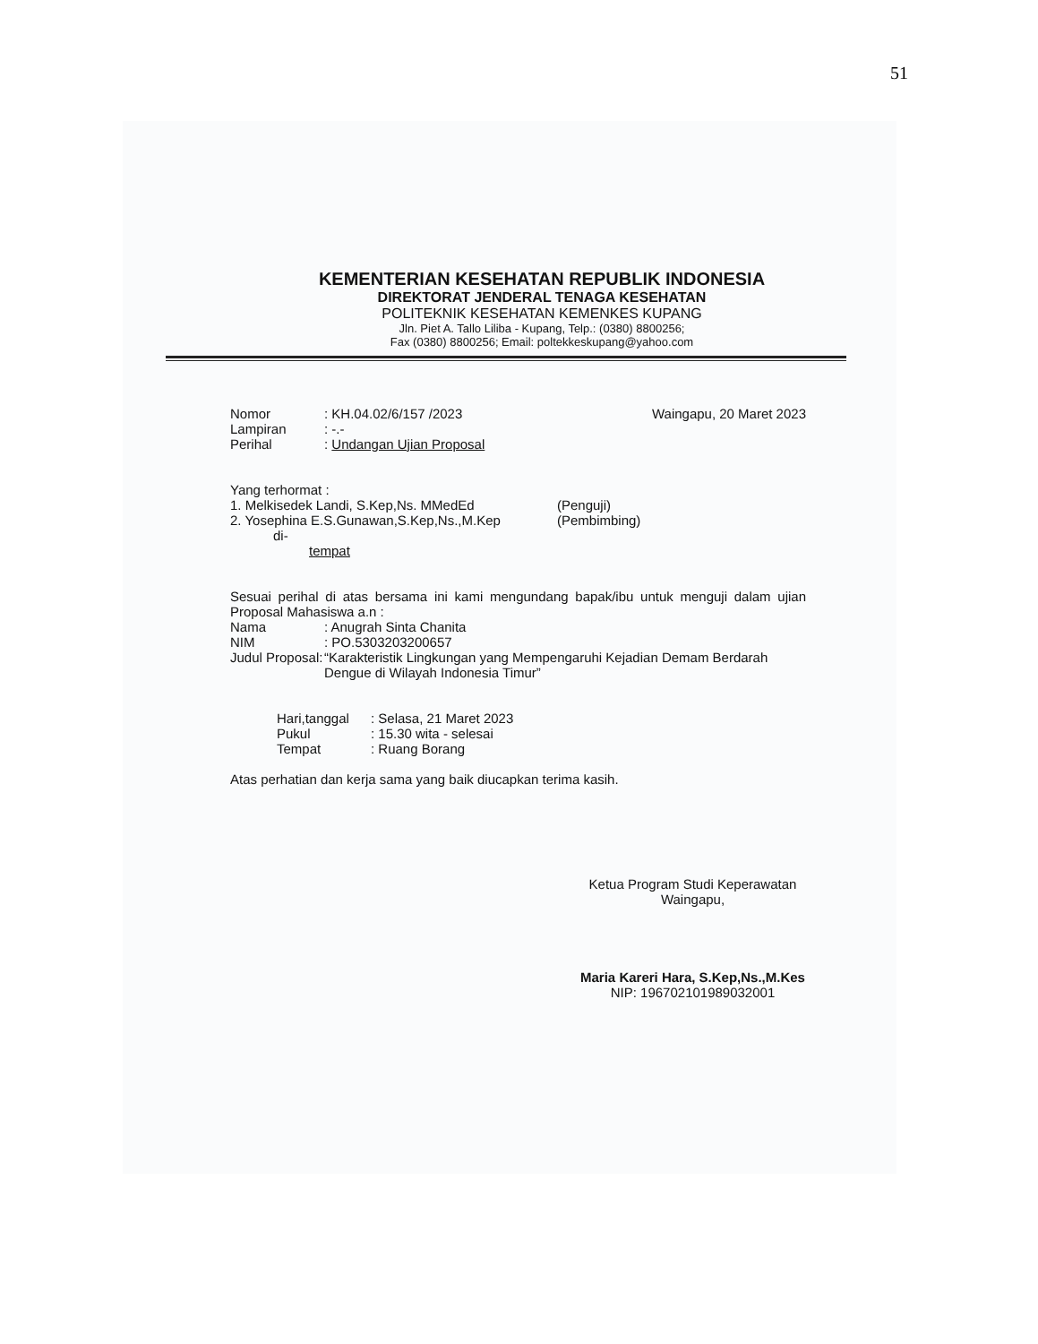51
KEMENTERIAN KESEHATAN REPUBLIK INDONESIA
DIREKTORAT JENDERAL TENAGA KESEHATAN
POLITEKNIK KESEHATAN KEMENKES KUPANG
Jln. Piet A. Tallo Liliba - Kupang, Telp.: (0380) 8800256;
Fax (0380) 8800256; Email: poltekkeskupang@yahoo.com
Nomor : KH.04.02/6/157 /2023 Waingapu, 20 Maret 2023
Lampiran : -.-
Perihal : Undangan Ujian Proposal
Yang terhormat :
1. Melkisedek Landi, S.Kep,Ns. MMedEd (Penguji)
2. Yosephina E.S.Gunawan,S.Kep,Ns.,M.Kep (Pembimbing)
di-
tempat
Sesuai perihal di atas bersama ini kami mengundang bapak/ibu untuk menguji dalam ujian Proposal Mahasiswa a.n :
Nama : Anugrah Sinta Chanita
NIM : PO.5303203200657
Judul Proposal:
“Karakteristik Lingkungan yang Mempengaruhi Kejadian Demam Berdarah Dengue di Wilayah Indonesia Timur”
Hari,tanggal
: Selasa, 21 Maret 2023
Pukul : 15.30 wita - selesai
Tempat : Ruang Borang
Atas perhatian dan kerja sama yang baik diucapkan terima kasih.
Ketua Program Studi Keperawatan
Waingapu,
Maria Kareri Hara, S.Kep,Ns.,M.Kes
NIP: 196702101989032001